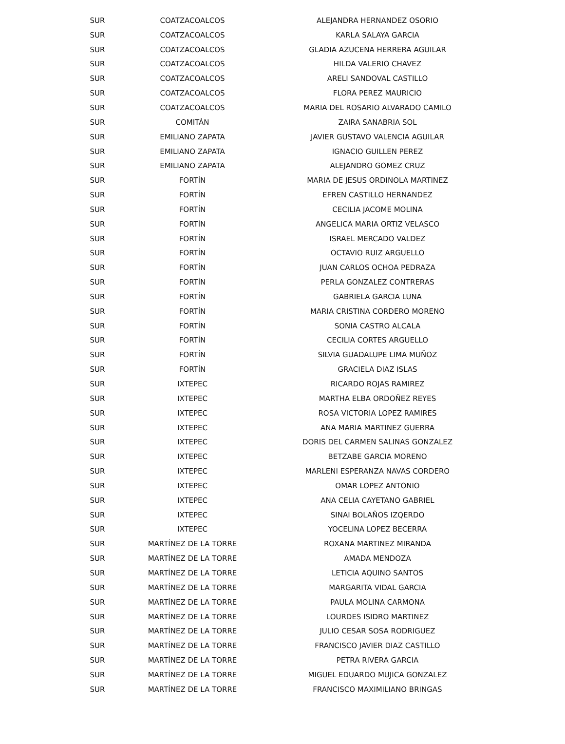| SUR | COATZACOALCOS | ALEJANDRA HERNANDEZ OSORIO |
| SUR | COATZACOALCOS | KARLA SALAYA GARCIA |
| SUR | COATZACOALCOS | GLADIA AZUCENA HERRERA AGUILAR |
| SUR | COATZACOALCOS | HILDA VALERIO CHAVEZ |
| SUR | COATZACOALCOS | ARELI SANDOVAL CASTILLO |
| SUR | COATZACOALCOS | FLORA PEREZ MAURICIO |
| SUR | COATZACOALCOS | MARIA DEL ROSARIO ALVARADO CAMILO |
| SUR | COMITÁN | ZAIRA SANABRIA SOL |
| SUR | EMILIANO ZAPATA | JAVIER GUSTAVO VALENCIA AGUILAR |
| SUR | EMILIANO ZAPATA | IGNACIO GUILLEN PEREZ |
| SUR | EMILIANO ZAPATA | ALEJANDRO GOMEZ CRUZ |
| SUR | FORTÍN | MARIA DE JESUS ORDINOLA MARTINEZ |
| SUR | FORTÍN | EFREN CASTILLO HERNANDEZ |
| SUR | FORTÍN | CECILIA JACOME MOLINA |
| SUR | FORTÍN | ANGELICA MARIA ORTIZ VELASCO |
| SUR | FORTÍN | ISRAEL MERCADO VALDEZ |
| SUR | FORTÍN | OCTAVIO RUIZ ARGUELLO |
| SUR | FORTÍN | JUAN CARLOS OCHOA PEDRAZA |
| SUR | FORTÍN | PERLA GONZALEZ CONTRERAS |
| SUR | FORTÍN | GABRIELA GARCIA LUNA |
| SUR | FORTÍN | MARIA CRISTINA CORDERO MORENO |
| SUR | FORTÍN | SONIA CASTRO ALCALA |
| SUR | FORTÍN | CECILIA CORTES ARGUELLO |
| SUR | FORTÍN | SILVIA GUADALUPE LIMA MUÑOZ |
| SUR | FORTÍN | GRACIELA DIAZ ISLAS |
| SUR | IXTEPEC | RICARDO ROJAS RAMIREZ |
| SUR | IXTEPEC | MARTHA ELBA ORDOÑEZ REYES |
| SUR | IXTEPEC | ROSA VICTORIA LOPEZ RAMIRES |
| SUR | IXTEPEC | ANA MARIA MARTINEZ GUERRA |
| SUR | IXTEPEC | DORIS DEL CARMEN SALINAS GONZALEZ |
| SUR | IXTEPEC | BETZABE GARCIA MORENO |
| SUR | IXTEPEC | MARLENI ESPERANZA NAVAS CORDERO |
| SUR | IXTEPEC | OMAR LOPEZ ANTONIO |
| SUR | IXTEPEC | ANA CELIA CAYETANO GABRIEL |
| SUR | IXTEPEC | SINAI BOLAÑOS IZQERDO |
| SUR | IXTEPEC | YOCELINA LOPEZ BECERRA |
| SUR | MARTÍNEZ DE LA TORRE | ROXANA MARTINEZ MIRANDA |
| SUR | MARTÍNEZ DE LA TORRE | AMADA MENDOZA |
| SUR | MARTÍNEZ DE LA TORRE | LETICIA AQUINO SANTOS |
| SUR | MARTÍNEZ DE LA TORRE | MARGARITA VIDAL GARCIA |
| SUR | MARTÍNEZ DE LA TORRE | PAULA MOLINA CARMONA |
| SUR | MARTÍNEZ DE LA TORRE | LOURDES ISIDRO MARTINEZ |
| SUR | MARTÍNEZ DE LA TORRE | JULIO CESAR SOSA RODRIGUEZ |
| SUR | MARTÍNEZ DE LA TORRE | FRANCISCO JAVIER DIAZ CASTILLO |
| SUR | MARTÍNEZ DE LA TORRE | PETRA RIVERA GARCIA |
| SUR | MARTÍNEZ DE LA TORRE | MIGUEL EDUARDO MUJICA GONZALEZ |
| SUR | MARTÍNEZ DE LA TORRE | FRANCISCO MAXIMILIANO BRINGAS |